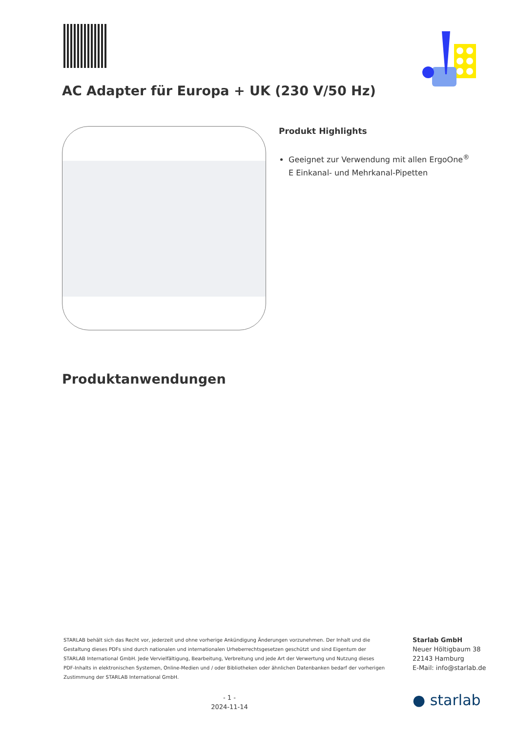AC Adapter für Europa + UK (230 V/50 Hz)
Produkt Highlights
Geeignet zur Verwendung mit allen ErgoOne<sup>®</sup> E Einkanal- und Mehrkanal-Pipetten
Produktanwendungen
STARLAB behält sich das Recht vor, jederzeit und ohne vorherige Ankündigung Änderungen vorzunehmen. Der Inhalt und die Gestaltung dieses PDFs sind durch nationalen und internationalen Urheberrechtsgesetzen geschützt und sind Eigentum der STARLAB International GmbH. Jede Vervielfältigung, Bearbeitung, Verbreitung und jede Art der Verwertung und Nutzung dieses PDF-Inhalts in elektronischen Systemen, Online-Medien und / oder Bibliotheken oder ähnlichen Datenbanken bedarf der vorherigen Zustimmung der STARLAB International GmbH.
Starlab GmbH
Neuer Höltigbaum 38
22143 Hamburg
E-Mail: info@starlab.de
- 1 -
2024-11-14
● starlab